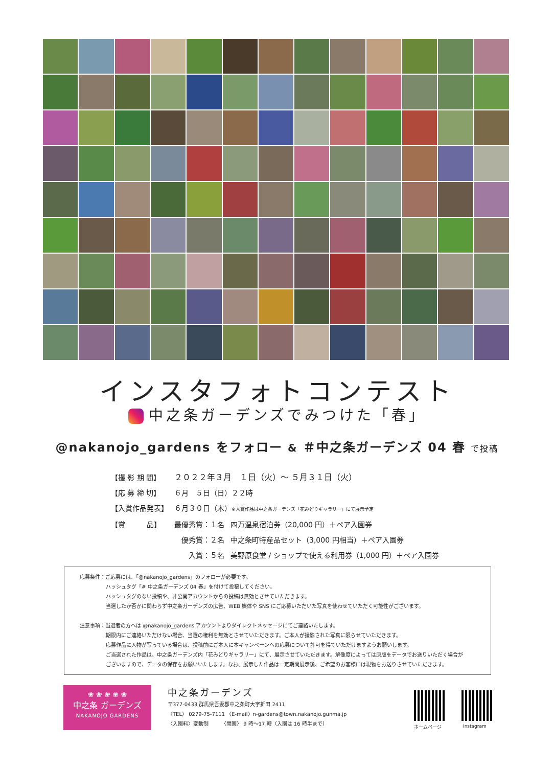インスタフォトコンテスト
中之条ガーデンズでみつけた「春」
@nakanojo_gardens をフォロー & ＃中之条ガーデンズ 04 春 で投稿
| 【撮 影 期 間】 | ２０２２年３月 １日（火）～ ５月３１日（火） | |
| 【応 募 締 切】 | ６月 ５日（日）２２時 | |
| 【入賞作品発表】 | ６月３０日（木） ※入賞作品は中之条ガーデンズ「花みどりギャラリー」にて展示予定 | |
| 【賞 品】 | 最優秀賞：１名 | 四万温泉宿泊券（20,000 円）＋ペア入園券 |
| | 優秀賞：２名 | 中之条町特産品セット（3,000 円相当）＋ペア入園券 |
| | 入賞：５名 | 美野原食堂 / ショップで使える利用券（1,000 円）＋ペア入園券 |
応募条件：ご応募には、「@nakanojo_gardens」のフォローが必要です。
ハッシュタグ「# 中之条ガーデンズ 04 春」を付けて投稿してください。
ハッシュタグのない投稿や、非公開アカウントからの投稿は無効とさせていただきます。
当選したか否かに関わらず中之条ガーデンズの広告、WEB 媒体や SNS にご応募いただいた写真を使わせていただく可能性がございます。
注意事項：当選者の方へは @nakanojo_gardens アカウントよりダイレクトメッセージにてご連絡いたします。
期限内にご連絡いただけない場合、当選の権利を無効とさせていただきます。ご本人が撮影された写真に限らせていただきます。
応募作品に人物が写っている場合は、投稿前にご本人に本キャンペーンへの応募について許可を得ていただけますようお願いします。
ご当選された作品は、中之条ガーデンズ内「花みどりギャラリー」にて、展示させていただきます。解像度によっては原版をデータでお送りいただく場合が
ございますので、データの保存をお願いいたします。なお、展示した作品は一定期間展示後、ご希望のお客様には現物をお送りさせていただきます。
❀ ❀ ❀ ❀ ❀
中之条 ガーデンズ
NAKANOJO GARDENS
中之条ガーデンズ
〒377-0433 群馬県吾妻郡中之条町大字折田 2411
〈TEL〉 0279-75-7111 〈E-mail〉n-gardens@town.nakanojo.gunma.jp
〈入園料〉変動制　　　〈開園〉 9 時～17 時（入園は 16 時半まで）
ホームページ Instagram